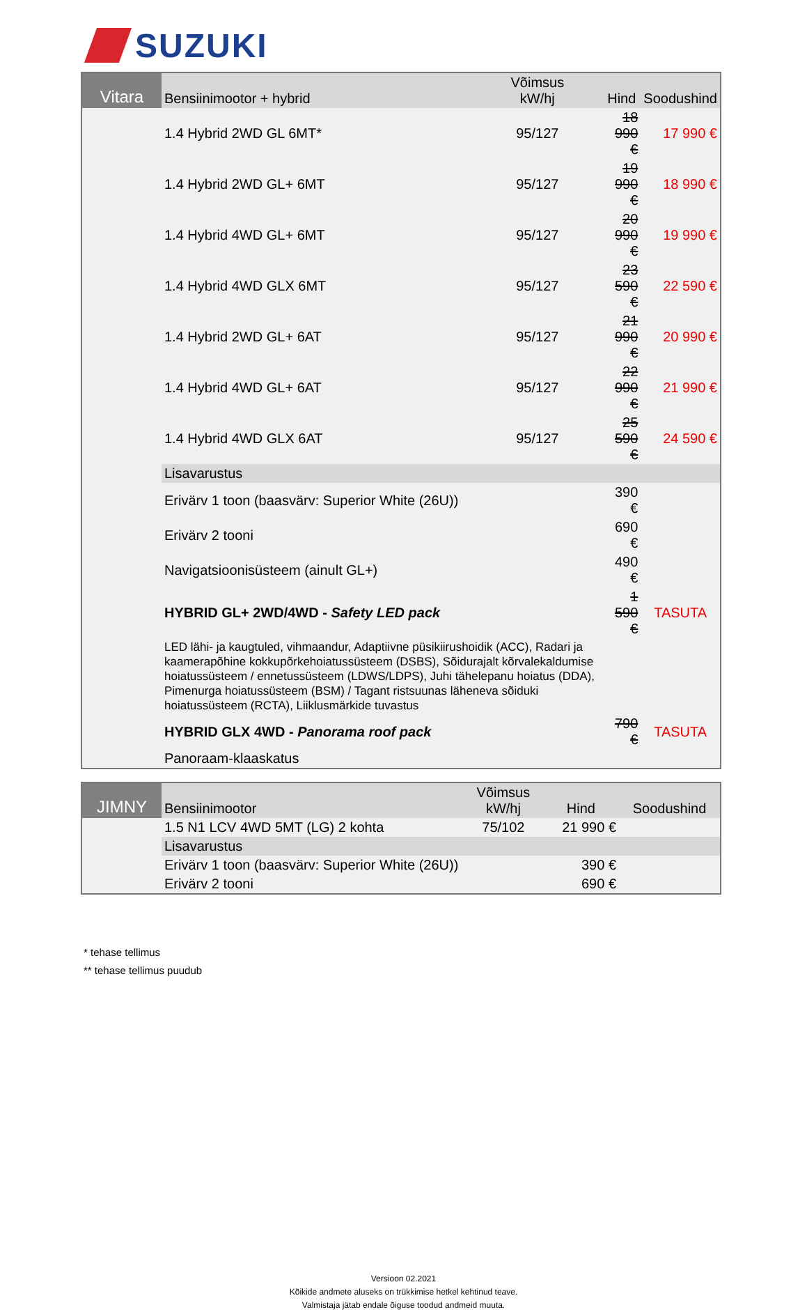SUZUKI
| Vitara | Bensiinimootor + hybrid | Võimsus kW/hj | Hind | Soodushind |
| --- | --- | --- | --- | --- |
| | 1.4 Hybrid 2WD GL 6MT* | 95/127 | 18 990 € | 17 990 € |
| | 1.4 Hybrid 2WD GL+ 6MT | 95/127 | 19 990 € | 18 990 € |
| | 1.4 Hybrid 4WD GL+ 6MT | 95/127 | 20 990 € | 19 990 € |
| | 1.4 Hybrid 4WD GLX 6MT | 95/127 | 23 590 € | 22 590 € |
| | 1.4 Hybrid 2WD GL+ 6AT | 95/127 | 21 990 € | 20 990 € |
| | 1.4 Hybrid 4WD GL+ 6AT | 95/127 | 22 990 € | 21 990 € |
| | 1.4 Hybrid 4WD GLX 6AT | 95/127 | 25 590 € | 24 590 € |
| | Lisavarustus | | | |
| | Erivärv 1 toon (baasvärv: Superior White (26U)) | | 390 € | |
| | Erivärv 2 tooni | | 690 € | |
| | Navigatsioonisüsteem (ainult GL+) | | 490 € | |
| | HYBRID GL+ 2WD/4WD - Safety LED pack | | 1 590 € | TASUTA |
| | LED lähi- ja kaugtuled, vihmaandur, Adaptiivne püsikiirushoidik (ACC), Radari ja kaamerapõhine kokkupõrkehoiatussüsteem (DSBS), Sõidurajalt kõrvalekaldumise hoiatussüsteem / ennetussüsteem (LDWS/LDPS), Juhi tähelepanu hoiatus (DDA), Pimenurga hoiatussüsteem (BSM) / Tagant ristsuunas läheneva sõiduki hoiatussüsteem (RCTA), Liiklusmärkide tuvastus | | | |
| | HYBRID GLX 4WD - Panorama roof pack | | 790 € | TASUTA |
| | Panoraam-klaaskatus | | | |
| JIMNY | Bensiinimootor | Võimsus kW/hj | Hind | Soodushind |
| --- | --- | --- | --- | --- |
| | 1.5 N1 LCV 4WD 5MT (LG) 2 kohta | 75/102 | 21 990 € | |
| | Lisavarustus | | | |
| | Erivärv 1 toon (baasvärv: Superior White (26U)) | | 390 € | |
| | Erivärv 2 tooni | | 690 € | |
* tehase tellimus
** tehase tellimus puudub
Versioon 02.2021
Kõikide andmete aluseks on trükkimise hetkel kehtinud teave.
Valmistaja jätab endale õiguse toodud andmeid muuta.